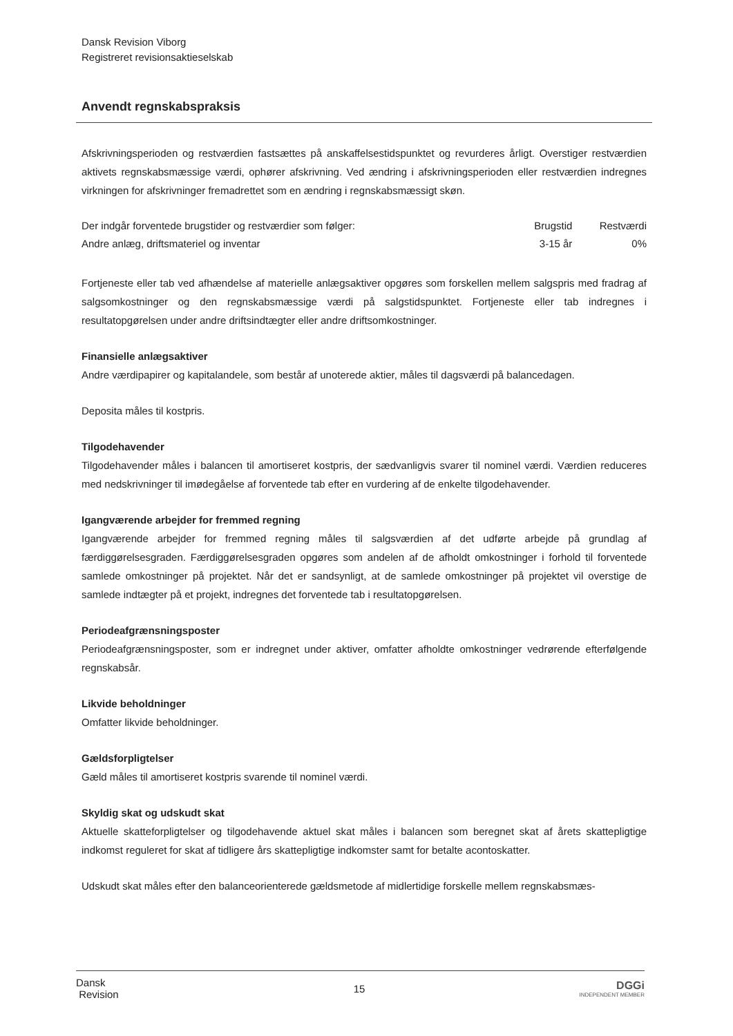Dansk Revision Viborg
Registreret revisionsaktieselskab
Anvendt regnskabspraksis
Afskrivningsperioden og restværdien fastsættes på anskaffelsestidspunktet og revurderes årligt. Overstiger restværdien aktivets regnskabsmæssige værdi, ophører afskrivning. Ved ændring i afskrivningsperioden eller restværdien indregnes virkningen for afskrivninger fremadrettet som en ændring i regnskabsmæssigt skøn.
| Der indgår forventede brugstider og restværdier som følger: | Brugstid | Restværdi |
| Andre anlæg, driftsmateriel og inventar | 3-15 år | 0% |
Fortjeneste eller tab ved afhændelse af materielle anlægsaktiver opgøres som forskellen mellem salgspris med fradrag af salgsomkostninger og den regnskabsmæssige værdi på salgstidspunktet. Fortjeneste eller tab indregnes i resultatopgørelsen under andre driftsindtægter eller andre driftsomkostninger.
Finansielle anlægsaktiver
Andre værdipapirer og kapitalandele, som består af unoterede aktier, måles til dagsværdi på balancedagen.
Deposita måles til kostpris.
Tilgodehavender
Tilgodehavender måles i balancen til amortiseret kostpris, der sædvanligvis svarer til nominel værdi. Værdien reduceres med nedskrivninger til imødegåelse af forventede tab efter en vurdering af de enkelte tilgodehavender.
Igangværende arbejder for fremmed regning
Igangværende arbejder for fremmed regning måles til salgsværdien af det udførte arbejde på grundlag af færdiggørelsesgraden. Færdiggørelsesgraden opgøres som andelen af de afholdt omkostninger i forhold til forventede samlede omkostninger på projektet. Når det er sandsynligt, at de samlede omkostninger på projektet vil overstige de samlede indtægter på et projekt, indregnes det forventede tab i resultatopgørelsen.
Periodeafgrænsningsposter
Periodeafgrænsningsposter, som er indregnet under aktiver, omfatter afholdte omkostninger vedrørende efterfølgende regnskabsår.
Likvide beholdninger
Omfatter likvide beholdninger.
Gældsforpligtelser
Gæld måles til amortiseret kostpris svarende til nominel værdi.
Skyldig skat og udskudt skat
Aktuelle skatteforpligtelser og tilgodehavende aktuel skat måles i balancen som beregnet skat af årets skattepligtige indkomst reguleret for skat af tidligere års skattepligtige indkomster samt for betalte acontoskatter.
Udskudt skat måles efter den balanceorienterede gældsmetode af midlertidige forskelle mellem regnskabsmæs-
Dansk
Revision
15 DGGi
INDEPENDENT MEMBER